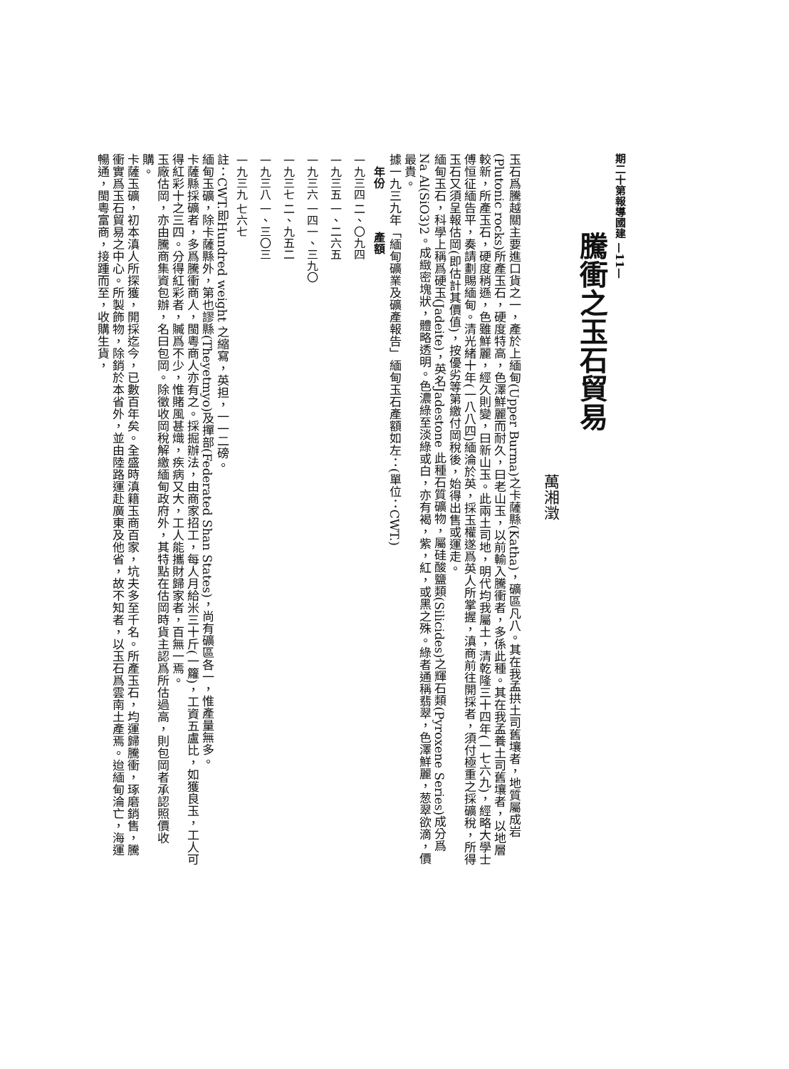期二十第報導國建 —11—
騰衝之玉石貿易
萬湘澂
玉石爲騰越關主要進口貨之一，產於上緬甸(Upper Burma)之卡薩縣(Katha)，礦區凡八。其在我孟拱土司舊壤者，地質屬成岩(Plutonic rocks)所產玉石，硬度特高，色澤鮮麗而耐久，曰老山玉，以前輸入騰衝者，多係此種。其在我孟養土司舊壤者，以地層較新，所產玉石，硬度稍遜，色雖鮮麗，經久則變，曰新山玉。此兩土司地，明代均我屬土，清乾隆三十四年(一七六九)，經略大學士傅恒征緬告平，奏請劃賜緬甸。清光緒十年(一八八四)緬淪於英，採玉權遂爲英人所掌握，滇商前往開採者，須付極重之採礦稅，所得玉石又須呈報估岡(即估計其價值)，按優劣等第繳付岡稅後，始得出售或運走。
緬甸玉石，科學上稱爲硬玉(Jadeite)，英名Jadestone 此種石質礦物，屬硅酸鹽類(Silicides)之輝石類(Pyroxene Series)成分爲Na Al(SiO3)2。成緻密塊狀，體略透明。色濃綠至淡綠或白，亦有褐，紫，紅，或黑之殊。綠者通稱翡翠，色澤鮮麗，葱翠欲滴，價最貴。
據一九三九年「緬甸礦業及礦產報告」緬甸玉石產額如左：(單位：CWT.)
| 年份 | 產額 |
| --- | --- |
| 一九三四 | 二、〇九四 |
| 一九三五 | 一、二六五 |
| 一九三六 | 一四一、三九〇 |
| 一九三七 | 二、九五二 |
| 一九三八 | 一、三〇三 |
| 一九三九 | 七六七 |
註：CWT.即Hundred weight 之縮寫，英担，一一二磅。
緬甸玉礦，除卡薩縣外，第也謬縣(Theyetmyo)及撣部(Federated Shan States)，尚有礦區各一，惟產量無多。
卡薩縣採礦者，多爲騰衝商人，閩粵商人亦有之。採掘辦法，由商家招工，每人月給米三十斤(一籮)，工資五盧比，如獲良玉，工人可得紅彩十之三四。分得紅彩者，贓爲不少，惟賭風甚熾，疾病又大，工人能攜財歸家者，百無一焉。
玉廠估岡，亦由騰商集資包辦，名曰包岡。除徵收岡稅解繳緬甸政府外，其特點在估岡時貨主認爲所估過高，則包岡者承認照價收購。
卡薩玉礦，初本滇人所探獲，開採迄今，已數百年矣。全盛時滇籍玉商百家，坑夫多至千名。所產玉石，均運歸騰衝，琢磨銷售，騰衝實爲玉石貿易之中心。所製飾物，除銷於本省外，並由陸路運赴廣東及他省，故不知者，以玉石爲雲南土產焉。迨緬甸淪亡，海運暢通，閩粵富商，接踵而至，收購生貨，